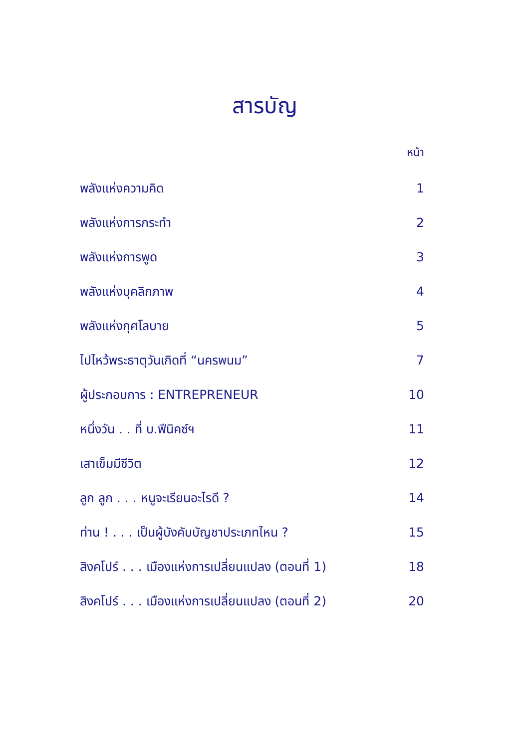สารบัญ
หน้า
| พลังแห่งความคิด | 1 |
| พลังแห่งการกระทำ | 2 |
| พลังแห่งการพูด | 3 |
| พลังแห่งบุคลิกภาพ | 4 |
| พลังแห่งกุศโลบาย | 5 |
| ไปไหว้พระธาตุวันเกิดที่ “นครพนม” | 7 |
| ผู้ประกอบการ : ENTREPRENEUR | 10 |
| หนึ่งวัน . . ที่ บ.ฟีนิคซ์ฯ | 11 |
| เสาเข็มมีชีวิต | 12 |
| ลูก ลูก . . . หนูจะเรียนอะไรดี ? | 14 |
| ท่าน ! . . . เป็นผู้บังคับบัญชาประเภทไหน ? | 15 |
| สิงคโปร์ . . . เมืองแห่งการเปลี่ยนแปลง (ตอนที่ 1) | 18 |
| สิงคโปร์ . . . เมืองแห่งการเปลี่ยนแปลง (ตอนที่ 2) | 20 |